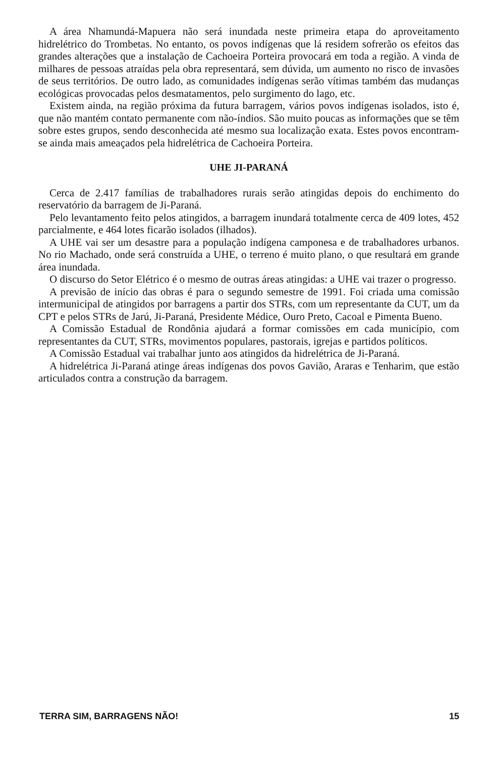A área Nhamundá-Mapuera não será inundada neste primeira etapa do aproveitamento hidrelétrico do Trombetas. No entanto, os povos indígenas que lá residem sofrerão os efeitos das grandes alterações que a instalação de Cachoeira Porteira provocará em toda a região. A vinda de milhares de pessoas atraídas pela obra representará, sem dúvida, um aumento no risco de invasões de seus territórios. De outro lado, as comunidades indígenas serão vítimas também das mudanças ecológicas provocadas pelos desmatamentos, pelo surgimento do lago, etc.
Existem ainda, na região próxima da futura barragem, vários povos indígenas isolados, isto é, que não mantém contato permanente com não-índios. São muito poucas as informações que se têm sobre estes grupos, sendo desconhecida até mesmo sua localização exata. Estes povos encontram-se ainda mais ameaçados pela hidrelétrica de Cachoeira Porteira.
UHE JI-PARANÁ
Cerca de 2.417 famílias de trabalhadores rurais serão atingidas depois do enchimento do reservatório da barragem de Ji-Paraná.
Pelo levantamento feito pelos atingidos, a barragem inundará totalmente cerca de 409 lotes, 452 parcialmente, e 464 lotes ficarão isolados (ilhados).
A UHE vai ser um desastre para a população indígena camponesa e de trabalhadores urbanos. No rio Machado, onde será construída a UHE, o terreno é muito plano, o que resultará em grande área inundada.
O discurso do Setor Elétrico é o mesmo de outras áreas atingidas: a UHE vai trazer o progresso.
A previsão de início das obras é para o segundo semestre de 1991. Foi criada uma comissão intermunicipal de atingidos por barragens a partir dos STRs, com um representante da CUT, um da CPT e pelos STRs de Jarú, Ji-Paraná, Presidente Médice, Ouro Preto, Cacoal e Pimenta Bueno.
A Comissão Estadual de Rondônia ajudará a formar comissões em cada município, com representantes da CUT, STRs, movimentos populares, pastorais, igrejas e partidos políticos.
A Comissão Estadual vai trabalhar junto aos atingidos da hidrelétrica de Ji-Paraná.
A hidrelétrica Ji-Paraná atinge áreas indígenas dos povos Gavião, Araras e Tenharim, que estão articulados contra a construção da barragem.
TERRA SIM, BARRAGENS NÃO! 15